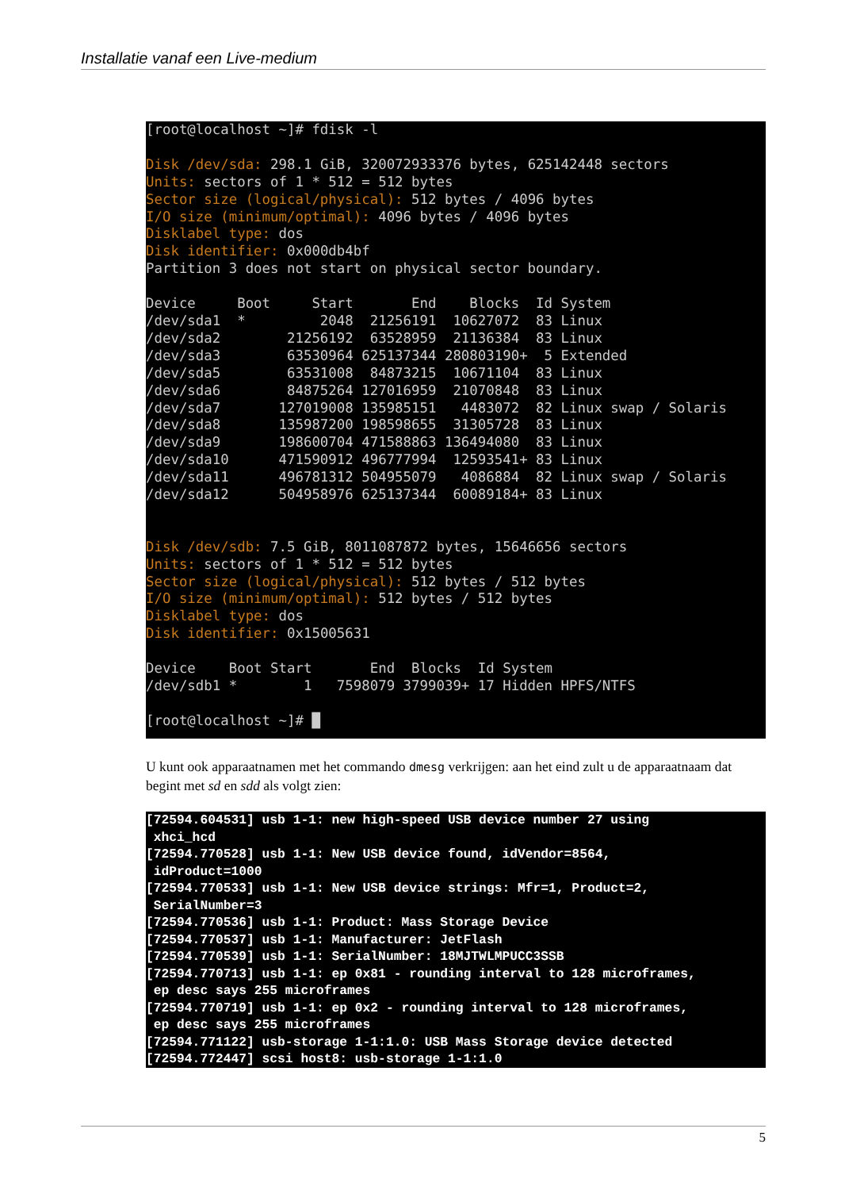Installatie vanaf een Live-medium
[root@localhost ~]# fdisk -l

Disk /dev/sda: 298.1 GiB, 320072933376 bytes, 625142448 sectors
Units: sectors of 1 * 512 = 512 bytes
Sector size (logical/physical): 512 bytes / 4096 bytes
I/O size (minimum/optimal): 4096 bytes / 4096 bytes
Disklabel type: dos
Disk identifier: 0x000db4bf
Partition 3 does not start on physical sector boundary.

Device     Boot     Start       End    Blocks  Id System
/dev/sda1  *         2048  21256191  10627072  83 Linux
/dev/sda2        21256192  63528959  21136384  83 Linux
/dev/sda3        63530964 625137344 280803190+  5 Extended
/dev/sda5        63531008  84873215  10671104  83 Linux
/dev/sda6        84875264 127016959  21070848  83 Linux
/dev/sda7       127019008 135985151   4483072  82 Linux swap / Solaris
/dev/sda8       135987200 198598655  31305728  83 Linux
/dev/sda9       198600704 471588863 136494080  83 Linux
/dev/sda10      471590912 496777994  12593541+ 83 Linux
/dev/sda11      496781312 504955079   4086884  82 Linux swap / Solaris
/dev/sda12      504958976 625137344  60089184+ 83 Linux


Disk /dev/sdb: 7.5 GiB, 8011087872 bytes, 15646656 sectors
Units: sectors of 1 * 512 = 512 bytes
Sector size (logical/physical): 512 bytes / 512 bytes
I/O size (minimum/optimal): 512 bytes / 512 bytes
Disklabel type: dos
Disk identifier: 0x15005631

Device    Boot Start       End  Blocks  Id System
/dev/sdb1 *        1   7598079 3799039+ 17 Hidden HPFS/NTFS

[root@localhost ~]# █
U kunt ook apparaatnamen met het commando dmesg verkrijgen: aan het eind zult u de apparaatnaam dat begint met sd en sdd als volgt zien:
[72594.604531] usb 1-1: new high-speed USB device number 27 using
 xhci_hcd
[72594.770528] usb 1-1: New USB device found, idVendor=8564,
 idProduct=1000
[72594.770533] usb 1-1: New USB device strings: Mfr=1, Product=2,
 SerialNumber=3
[72594.770536] usb 1-1: Product: Mass Storage Device
[72594.770537] usb 1-1: Manufacturer: JetFlash
[72594.770539] usb 1-1: SerialNumber: 18MJTWLMPUCC3SSB
[72594.770713] usb 1-1: ep 0x81 - rounding interval to 128 microframes,
 ep desc says 255 microframes
[72594.770719] usb 1-1: ep 0x2 - rounding interval to 128 microframes,
 ep desc says 255 microframes
[72594.771122] usb-storage 1-1:1.0: USB Mass Storage device detected
[72594.772447] scsi host8: usb-storage 1-1:1.0
5